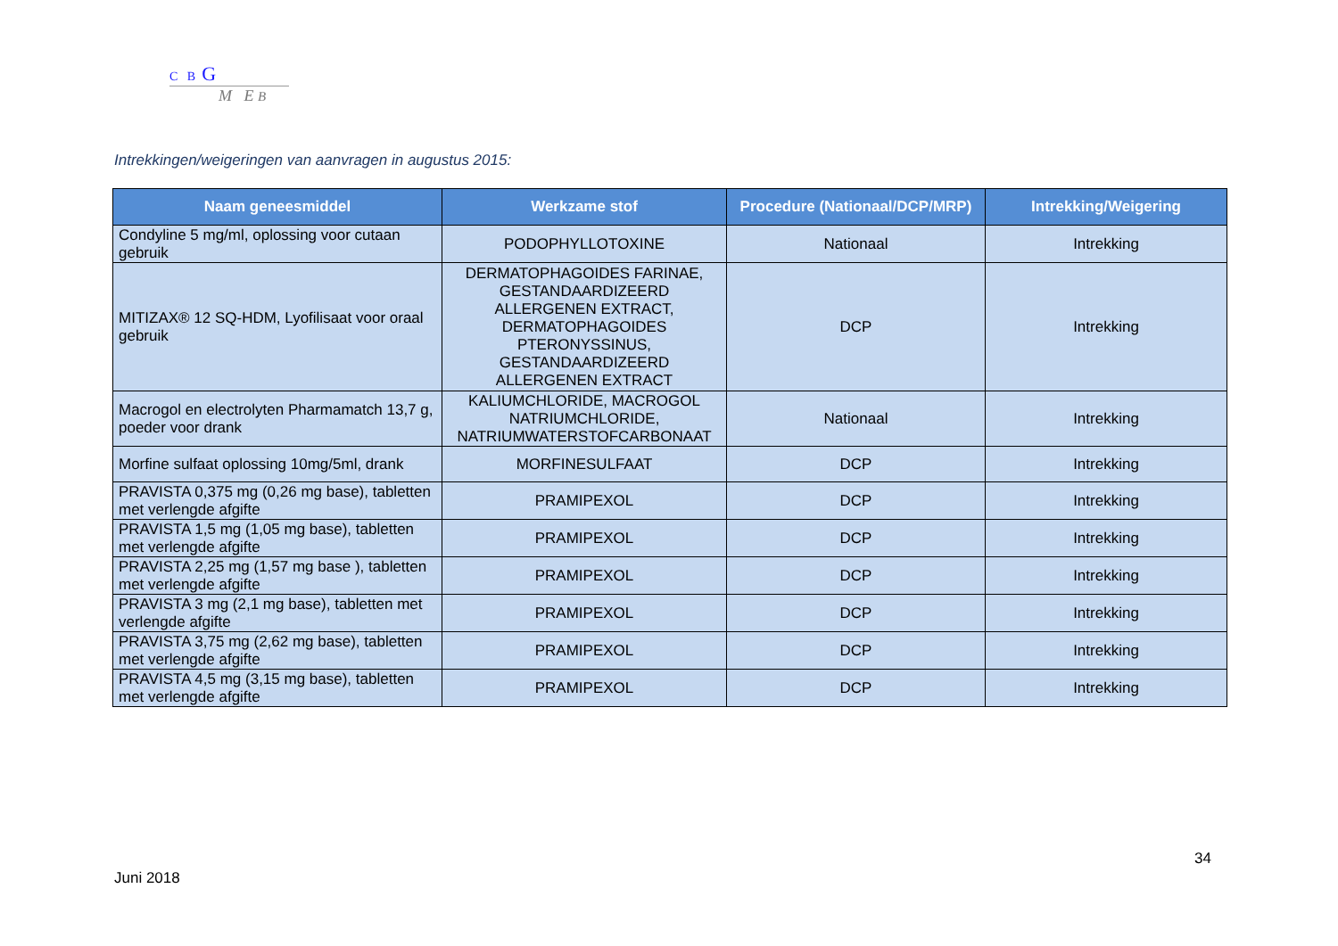C B G
M E B
Intrekkingen/weigeringen van aanvragen in augustus 2015:
| Naam geneesmiddel | Werkzame stof | Procedure (Nationaal/DCP/MRP) | Intrekking/Weigering |
| --- | --- | --- | --- |
| Condyline 5 mg/ml, oplossing voor cutaan gebruik | PODOPHYLLOTOXINE | Nationaal | Intrekking |
| MITIZAX® 12 SQ-HDM, Lyofilisaat voor oraal gebruik | DERMATOPHAGOIDES FARINAE, GESTANDAARDIZEERD ALLERGENEN EXTRACT, DERMATOPHAGOIDES PTERONYSSINUS, GESTANDAARDIZEERD ALLERGENEN EXTRACT | DCP | Intrekking |
| Macrogol en electrolyten Pharmamatch 13,7 g, poeder voor drank | KALIUMCHLORIDE, MACROGOL NATRIUMCHLORIDE, NATRIUMWATERSTOFCARBONAAT | Nationaal | Intrekking |
| Morfine sulfaat oplossing 10mg/5ml, drank | MORFINESULFAAT | DCP | Intrekking |
| PRAVISTA 0,375 mg (0,26 mg base), tabletten met verlengde afgifte | PRAMIPEXOL | DCP | Intrekking |
| PRAVISTA 1,5 mg (1,05 mg base), tabletten met verlengde afgifte | PRAMIPEXOL | DCP | Intrekking |
| PRAVISTA 2,25 mg (1,57 mg base ), tabletten met verlengde afgifte | PRAMIPEXOL | DCP | Intrekking |
| PRAVISTA 3 mg (2,1 mg base), tabletten met verlengde afgifte | PRAMIPEXOL | DCP | Intrekking |
| PRAVISTA 3,75 mg (2,62 mg base), tabletten met verlengde afgifte | PRAMIPEXOL | DCP | Intrekking |
| PRAVISTA 4,5 mg (3,15 mg base), tabletten met verlengde afgifte | PRAMIPEXOL | DCP | Intrekking |
34
Juni 2018